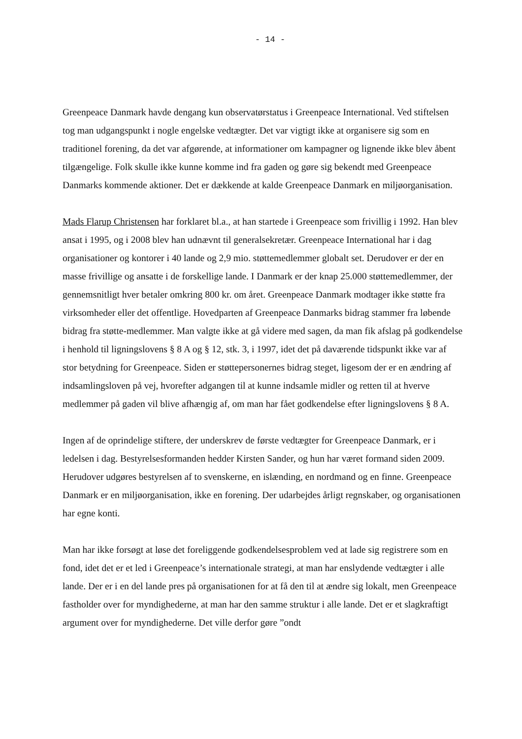- 14 -
Greenpeace Danmark havde dengang kun observatørstatus i Greenpeace International. Ved stiftelsen tog man udgangspunkt i nogle engelske vedtægter. Det var vigtigt ikke at organisere sig som en traditionel forening, da det var afgørende, at informationer om kampagner og lignende ikke blev åbent tilgængelige. Folk skulle ikke kunne komme ind fra gaden og gøre sig bekendt med Greenpeace Danmarks kommende aktioner. Det er dækkende at kalde Greenpeace Danmark en miljøorganisation.
Mads Flarup Christensen har forklaret bl.a., at han startede i Greenpeace som frivillig i 1992. Han blev ansat i 1995, og i 2008 blev han udnævnt til generalsekretær. Greenpeace International har i dag organisationer og kontorer i 40 lande og 2,9 mio. støttemedlemmer globalt set. Derudover er der en masse frivillige og ansatte i de forskellige lande. I Danmark er der knap 25.000 støttemedlemmer, der gennemsnitligt hver betaler omkring 800 kr. om året. Greenpeace Danmark modtager ikke støtte fra virksomheder eller det offentlige. Hovedparten af Greenpeace Danmarks bidrag stammer fra løbende bidrag fra støtte-medlemmer. Man valgte ikke at gå videre med sagen, da man fik afslag på godkendelse i henhold til ligningslovens § 8 A og § 12, stk. 3, i 1997, idet det på daværende tidspunkt ikke var af stor betydning for Greenpeace. Siden er støttepersonernes bidrag steget, ligesom der er en ændring af indsamlingsloven på vej, hvorefter adgangen til at kunne indsamle midler og retten til at hverve medlemmer på gaden vil blive afhængig af, om man har fået godkendelse efter ligningslovens § 8 A.
Ingen af de oprindelige stiftere, der underskrev de første vedtægter for Greenpeace Danmark, er i ledelsen i dag. Bestyrelsesformanden hedder Kirsten Sander, og hun har været formand siden 2009. Herudover udgøres bestyrelsen af to svenskerne, en islænding, en nordmand og en finne. Greenpeace Danmark er en miljøorganisation, ikke en forening. Der udarbejdes årligt regnskaber, og organisationen har egne konti.
Man har ikke forsøgt at løse det foreliggende godkendelsesproblem ved at lade sig registrere som en fond, idet det er et led i Greenpeace’s internationale strategi, at man har enslydende vedtægter i alle lande. Der er i en del lande pres på organisationen for at få den til at ændre sig lokalt, men Greenpeace fastholder over for myndighederne, at man har den samme struktur i alle lande. Det er et slagkraftigt argument over for myndighederne. Det ville derfor gøre ”ondt